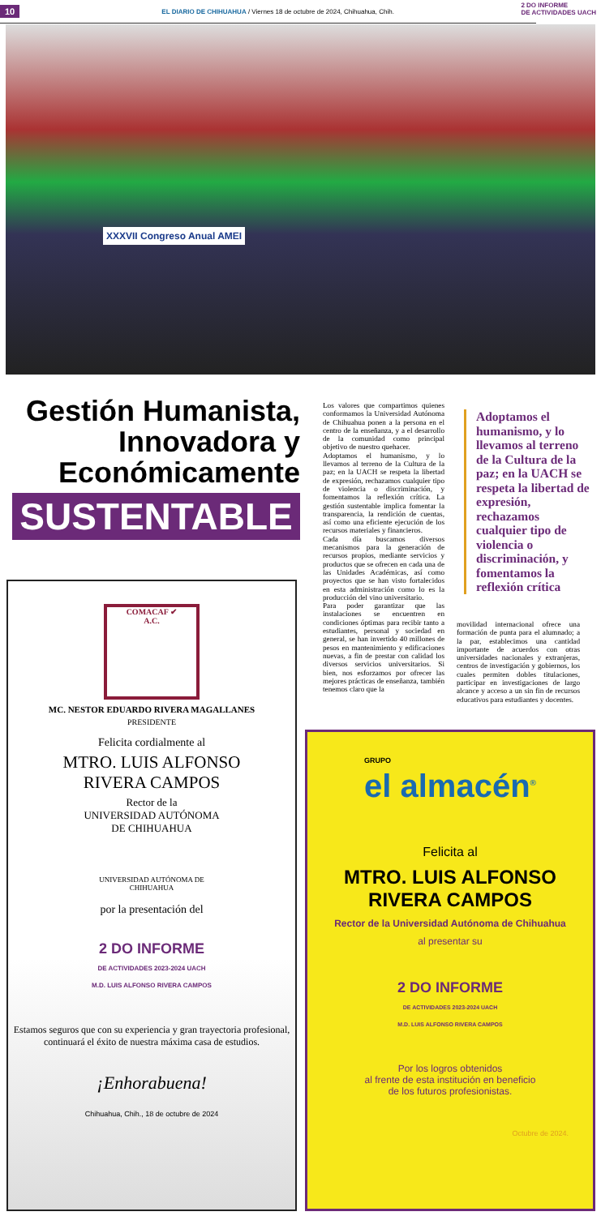10 EL DIARIO DE CHIHUAHUA / Viernes 18 de octubre de 2024, Chihuahua, Chih.
2 DO INFORME
DE ACTIVIDADES UACH
XXXVII Congreso Anual AMEI
Gestión Humanista, Innovadora y Económicamente
SUSTENTABLE
Los valores que compartimos quienes conformamos la Universidad Autónoma de Chihuahua ponen a la persona en el centro de la enseñanza, y a el desarrollo de la comunidad como principal objetivo de nuestro quehacer.
Adoptamos el humanismo, y lo llevamos al terreno de la Cultura de la paz; en la UACH se respeta la libertad de expresión, rechazamos cualquier tipo de violencia o discriminación, y fomentamos la reflexión crítica. La gestión sustentable implica fomentar la transparencia, la rendición de cuentas, así como una eficiente ejecución de los recursos materiales y financieros.
Cada día buscamos diversos mecanismos para la generación de recursos propios, mediante servicios y productos que se ofrecen en cada una de las Unidades Académicas, así como proyectos que se han visto fortalecidos en esta administración como lo es la producción del vino universitario.
Para poder garantizar que las instalaciones se encuentren en condiciones óptimas para recibir tanto a estudiantes, personal y sociedad en general, se han invertido 40 millones de pesos en mantenimiento y edificaciones nuevas, a fin de prestar con calidad los diversos servicios universitarios. Si bien, nos esforzamos por ofrecer las mejores prácticas de enseñanza, también tenemos claro que la
Adoptamos el humanismo, y lo llevamos al terreno de la Cultura de la paz; en la UACH se respeta la libertad de expresión, rechazamos cualquier tipo de violencia o discriminación, y fomentamos la reflexión crítica
movilidad internacional ofrece una formación de punta para el alumnado; a la par, establecimos una cantidad importante de acuerdos con otras universidades nacionales y extranjeras, centros de investigación y gobiernos, los cuales permiten dobles titulaciones, participar en investigaciones de largo alcance y acceso a un sin fin de recursos educativos para estudiantes y docentes.
COMACAF ✔
A.C.
MC. NESTOR EDUARDO RIVERA MAGALLANES
PRESIDENTE
Felicita cordialmente al
MTRO. LUIS ALFONSO
RIVERA CAMPOS
Rector de la
UNIVERSIDAD AUTÓNOMA
DE CHIHUAHUA
UNIVERSIDAD AUTÓNOMA DE
CHIHUAHUA
por la presentación del
2 DO INFORME
DE ACTIVIDADES 2023-2024 UACH
M.D. LUIS ALFONSO RIVERA CAMPOS
Estamos seguros que con su experiencia y gran trayectoria profesional, continuará el éxito de nuestra máxima casa de estudios.
¡Enhorabuena!
Chihuahua, Chih., 18 de octubre de 2024
GRUPO
el almacén<sup>®</sup>
Felicita al
MTRO. LUIS ALFONSO
RIVERA CAMPOS
Rector de la Universidad Autónoma de Chihuahua
al presentar su
2 DO INFORME
DE ACTIVIDADES 2023-2024 UACH
M.D. LUIS ALFONSO RIVERA CAMPOS
Por los logros obtenidos
al frente de esta institución en beneficio
de los futuros profesionistas.
Octubre de 2024.